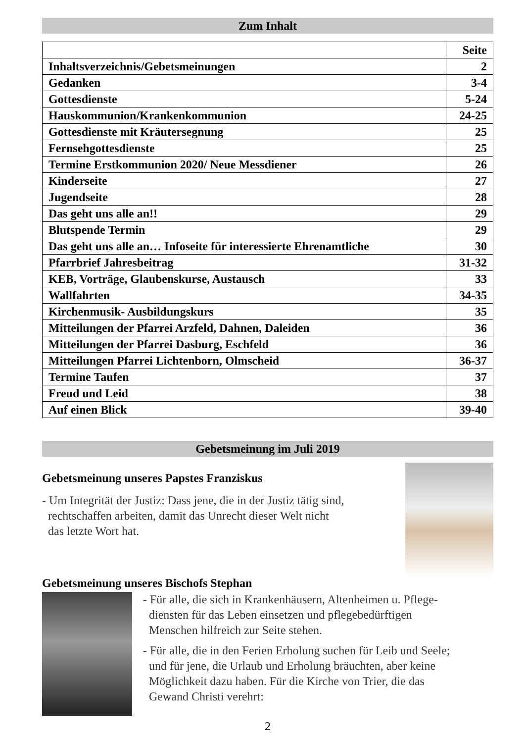Zum Inhalt
| | Seite |
| --- | --- |
| Inhaltsverzeichnis/Gebetsmeinungen | 2 |
| Gedanken | 3-4 |
| Gottesdienste | 5-24 |
| Hauskommunion/Krankenkommunion | 24-25 |
| Gottesdienste mit Kräutersegnung | 25 |
| Fernsehgottesdienste | 25 |
| Termine Erstkommunion 2020/ Neue Messdiener | 26 |
| Kinderseite | 27 |
| Jugendseite | 28 |
| Das geht uns alle an!! | 29 |
| Blutspende Termin | 29 |
| Das geht uns alle an… Infoseite für interessierte Ehrenamtliche | 30 |
| Pfarrbrief Jahresbeitrag | 31-32 |
| KEB, Vorträge, Glaubenskurse, Austausch | 33 |
| Wallfahrten | 34-35 |
| Kirchenmusik- Ausbildungskurs | 35 |
| Mitteilungen der Pfarrei Arzfeld, Dahnen, Daleiden | 36 |
| Mitteilungen der Pfarrei Dasburg, Eschfeld | 36 |
| Mitteilungen Pfarrei Lichtenborn, Olmscheid | 36-37 |
| Termine Taufen | 37 |
| Freud und Leid | 38 |
| Auf einen Blick | 39-40 |
Gebetsmeinung im Juli 2019
Gebetsmeinung unseres Papstes Franziskus
- Um Integrität der Justiz: Dass jene, die in der Justiz tätig sind,
rechtschaffen arbeiten, damit das Unrecht dieser Welt nicht
das letzte Wort hat.
Gebetsmeinung unseres Bischofs Stephan
- Für alle, die sich in Krankenhäusern, Altenheimen u. Pflege-
diensten für das Leben einsetzen und pflegebedürftigen
Menschen hilfreich zur Seite stehen.
- Für alle, die in den Ferien Erholung suchen für Leib und Seele;
und für jene, die Urlaub und Erholung bräuchten, aber keine
Möglichkeit dazu haben. Für die Kirche von Trier, die das
Gewand Christi verehrt:
2